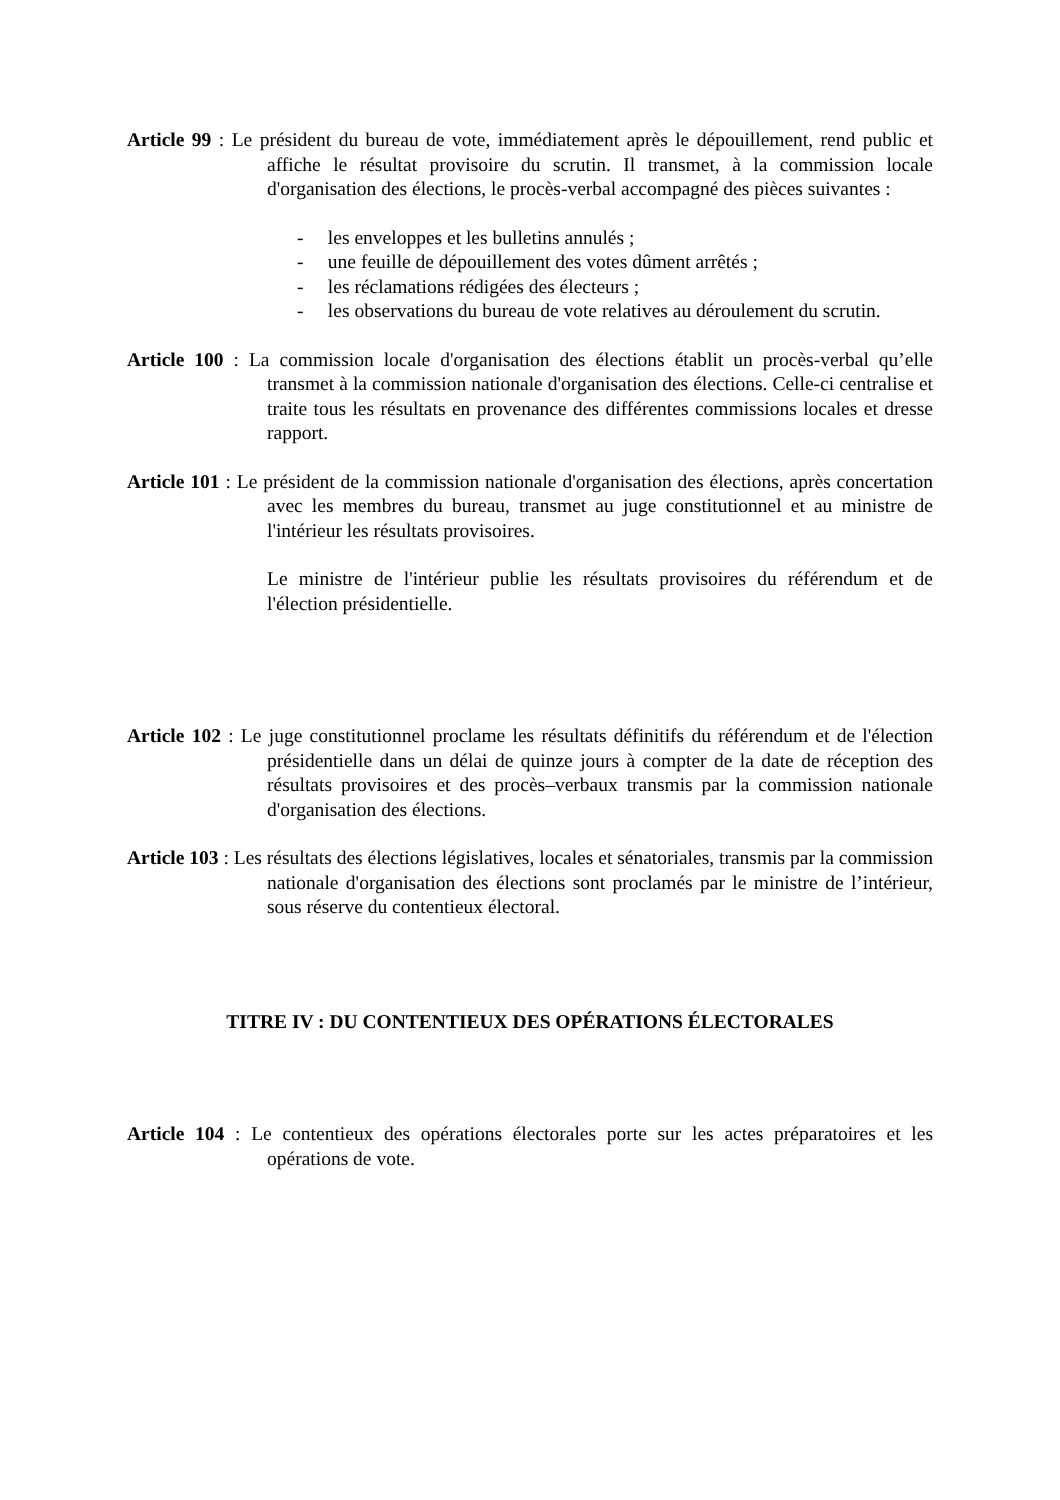Article 99 : Le président du bureau de vote, immédiatement après le dépouillement, rend public et affiche le résultat provisoire du scrutin. Il transmet, à la commission locale d'organisation des élections, le procès-verbal accompagné des pièces suivantes :
- les enveloppes et les bulletins annulés ;
- une feuille de dépouillement des votes dûment arrêtés ;
- les réclamations rédigées des électeurs ;
- les observations du bureau de vote relatives au déroulement du scrutin.
Article 100 : La commission locale d'organisation des élections établit un procès-verbal qu’elle transmet à la commission nationale d'organisation des élections. Celle-ci centralise et traite tous les résultats en provenance des différentes commissions locales et dresse rapport.
Article 101 : Le président de la commission nationale d'organisation des élections, après concertation avec les membres du bureau, transmet au juge constitutionnel et au ministre de l'intérieur les résultats provisoires.
Le ministre de l'intérieur publie les résultats provisoires du référendum et de l'élection présidentielle.
Article 102 : Le juge constitutionnel proclame les résultats définitifs du référendum et de l'élection présidentielle dans un délai de quinze jours à compter de la date de réception des résultats provisoires et des procès–verbaux transmis par la commission nationale d'organisation des élections.
Article 103 : Les résultats des élections législatives, locales et sénatoriales, transmis par la commission nationale d'organisation des élections sont proclamés par le ministre de l’intérieur, sous réserve du contentieux électoral.
TITRE IV : DU CONTENTIEUX DES OPÉRATIONS ÉLECTORALES
Article 104 : Le contentieux des opérations électorales porte sur les actes préparatoires et les opérations de vote.